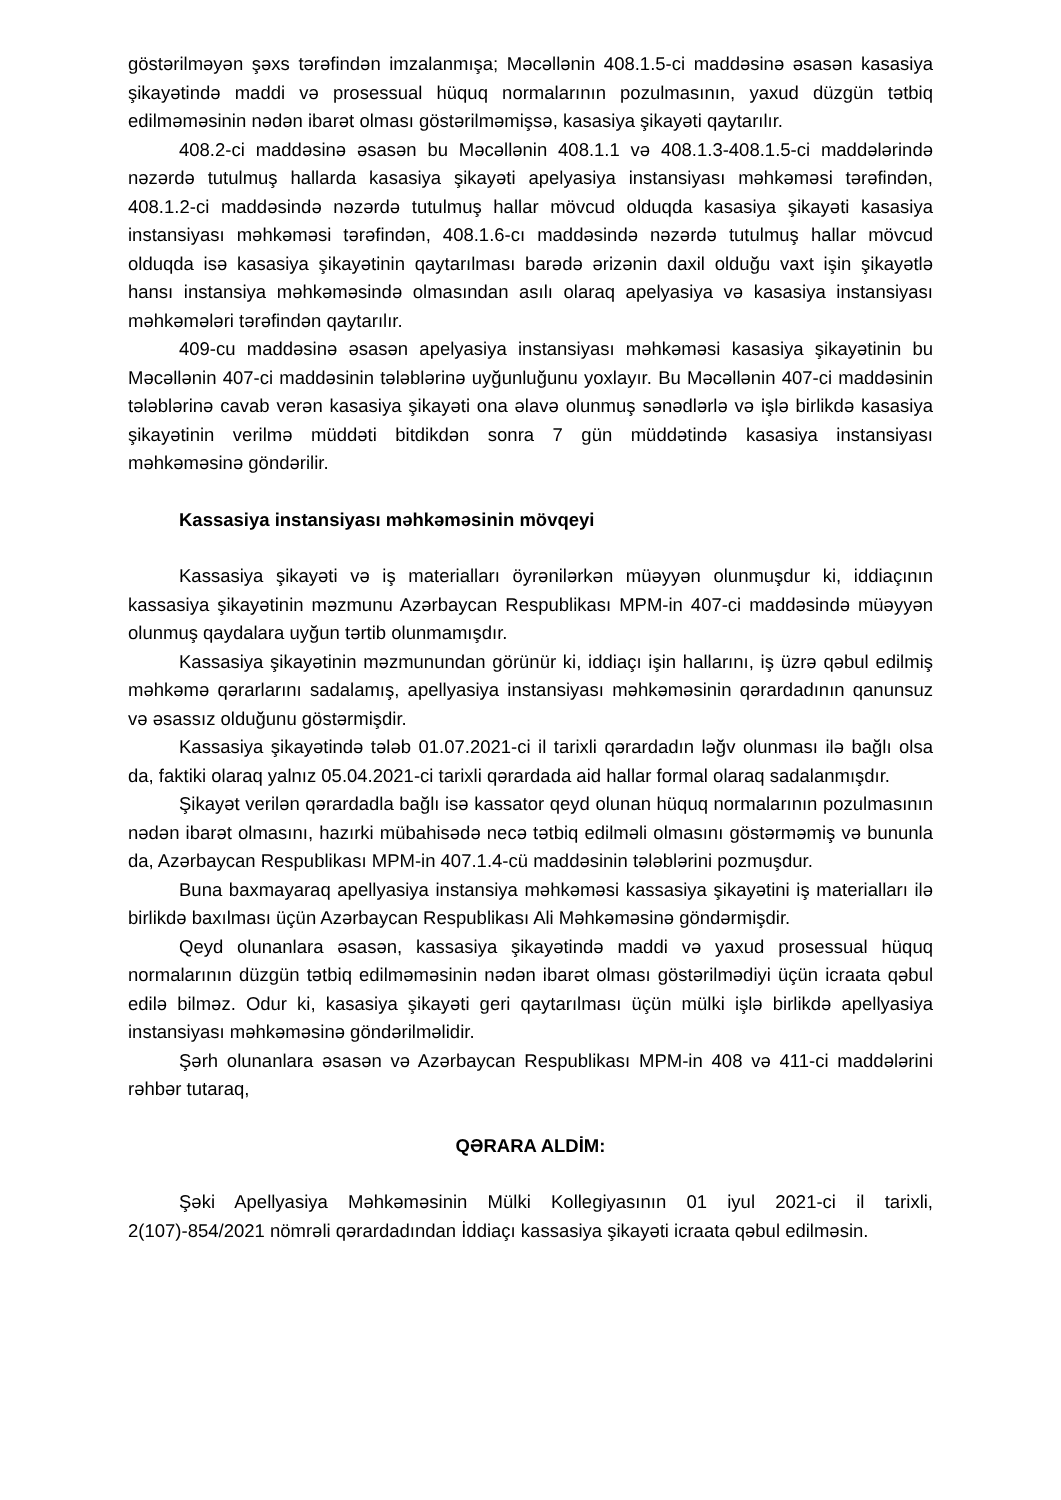göstərilməyən şəxs tərəfindən imzalanmışa; Məcəllənin 408.1.5-ci maddəsinə əsasən kasasiya şikayətində maddi və prosessual hüquq normalarının pozulmasının, yaxud düzgün tətbiq edilməməsinin nədən ibarət olması göstərilməmişsə, kasasiya şikayəti qaytarılır.
408.2-ci maddəsinə əsasən bu Məcəllənin 408.1.1 və 408.1.3-408.1.5-ci maddələrində nəzərdə tutulmuş hallarda kasasiya şikayəti apelyasiya instansiyası məhkəməsi tərəfindən, 408.1.2-ci maddəsində nəzərdə tutulmuş hallar mövcud olduqda kasasiya şikayəti kasasiya instansiyası məhkəməsi tərəfindən, 408.1.6-cı maddəsində nəzərdə tutulmuş hallar mövcud olduqda isə kasasiya şikayətinin qaytarılması barədə ərizənin daxil olduğu vaxt işin şikayətlə hansı instansiya məhkəməsində olmasından asılı olaraq apelyasiya və kasasiya instansiyası məhkəmələri tərəfindən qaytarılır.
409-cu maddəsinə əsasən apelyasiya instansiyası məhkəməsi kasasiya şikayətinin bu Məcəllənin 407-ci maddəsinin tələblərinə uyğunluğunu yoxlayır. Bu Məcəllənin 407-ci maddəsinin tələblərinə cavab verən kasasiya şikayəti ona əlavə olunmuş sənədlərlə və işlə birlikdə kasasiya şikayətinin verilmə müddəti bitdikdən sonra 7 gün müddətində kasasiya instansiyası məhkəməsinə göndərilir.
Kassasiya instansiyası məhkəməsinin mövqeyi
Kassasiya şikayəti və iş materialları öyrənilərkən müəyyən olunmuşdur ki, iddiaçının kassasiya şikayətinin məzmunu Azərbaycan Respublikası MPM-in 407-ci maddəsində müəyyən olunmuş qaydalara uyğun tərtib olunmamışdır.
Kassasiya şikayətinin məzmunundan görünür ki, iddiaçı işin hallarını, iş üzrə qəbul edilmiş məhkəmə qərarlarını sadalamış, apellyasiya instansiyası məhkəməsinin qərardadının qanunsuz və əsassız olduğunu göstərmişdir.
Kassasiya şikayətində tələb 01.07.2021-ci il tarixli qərardadın ləğv olunması ilə bağlı olsa da, faktiki olaraq yalnız 05.04.2021-ci tarixli qərardada aid hallar formal olaraq sadalanmışdır.
Şikayət verilən qərardadla bağlı isə kassator qeyd olunan hüquq normalarının pozulmasının nədən ibarət olmasını, hazırki mübahisədə necə tətbiq edilməli olmasını göstərməmiş və bununla da, Azərbaycan Respublikası MPM-in 407.1.4-cü maddəsinin tələblərini pozmuşdur.
Buna baxmayaraq apellyasiya instansiya məhkəməsi kassasiya şikayətini iş materialları ilə birlikdə baxılması üçün Azərbaycan Respublikası Ali Məhkəməsinə göndərmişdir.
Qeyd olunanlara əsasən, kassasiya şikayətində maddi və yaxud prosessual hüquq normalarının düzgün tətbiq edilməməsinin nədən ibarət olması göstərilmədiyi üçün icraata qəbul edilə bilməz. Odur ki, kasasiya şikayəti geri qaytarılması üçün mülki işlə birlikdə apellyasiya instansiyası məhkəməsinə göndərilməlidir.
Şərh olunanlara əsasən və Azərbaycan Respublikası MPM-in 408 və 411-ci maddələrini rəhbər tutaraq,
QƏRARA ALDİM:
Şəki Apellyasiya Məhkəməsinin Mülki Kollegiyasının 01 iyul 2021-ci il tarixli, 2(107)-854/2021 nömrəli qərardadından İddiaçı kassasiya şikayəti icraata qəbul edilməsin.